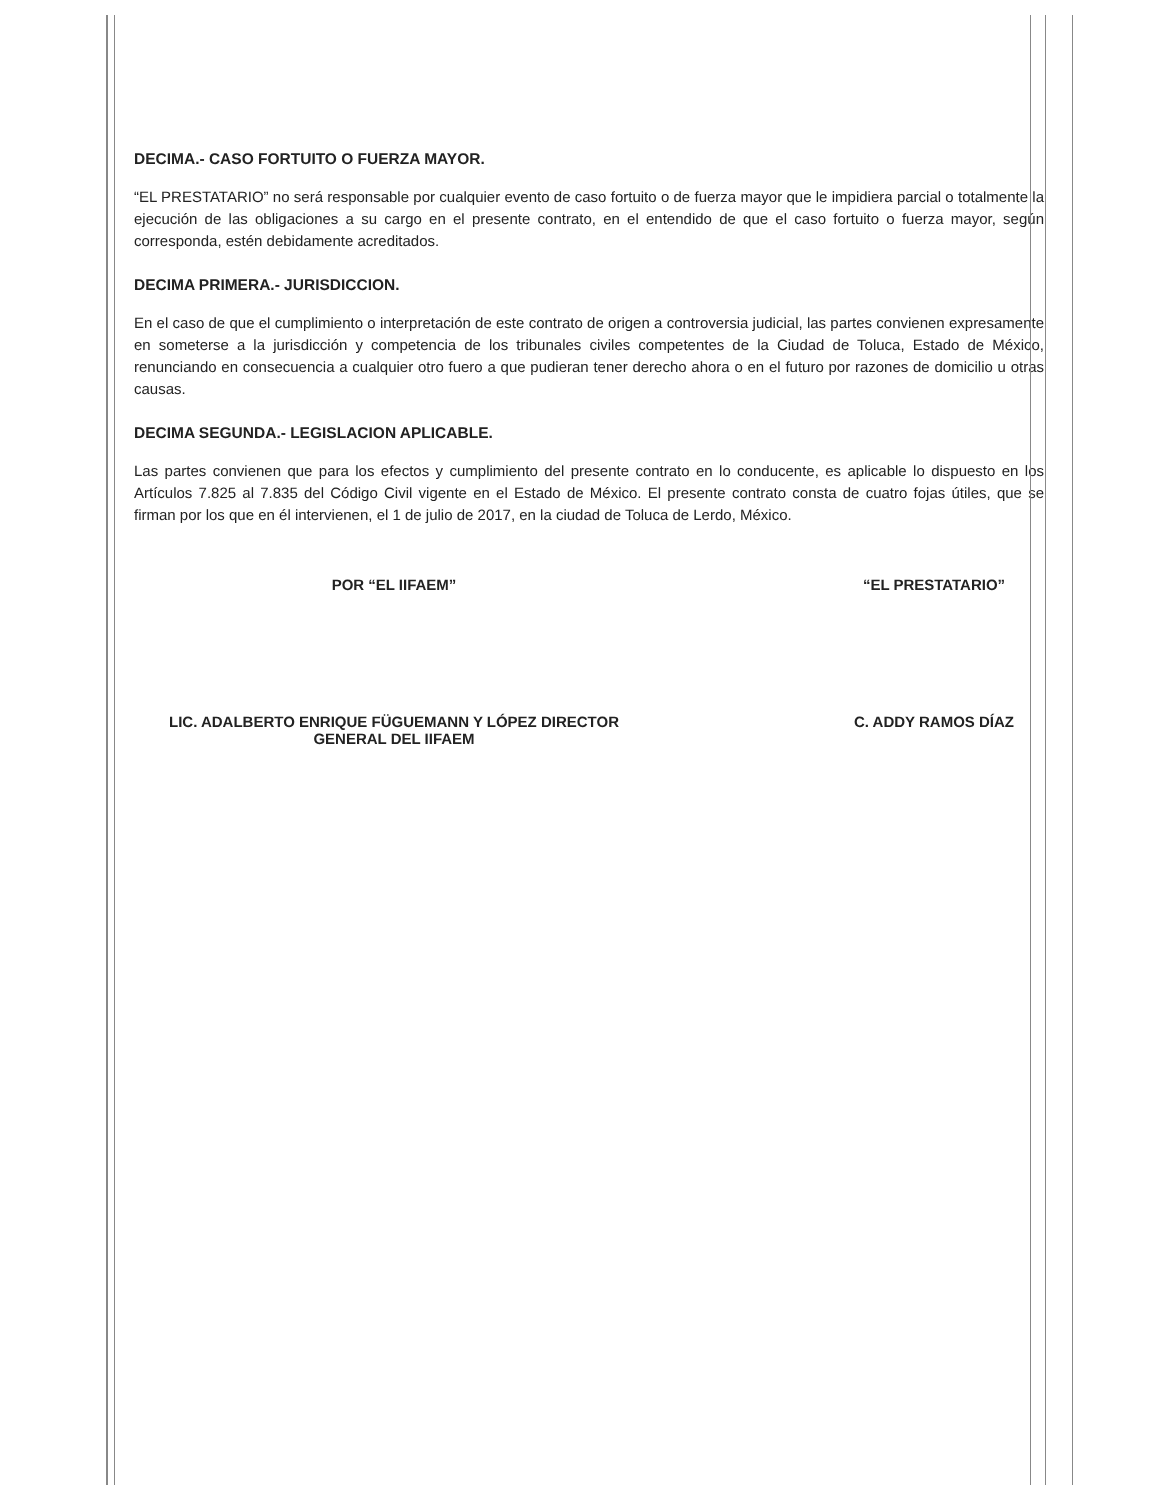DECIMA.- CASO FORTUITO O FUERZA MAYOR.
“EL PRESTATARIO” no será responsable por cualquier evento de caso fortuito o de fuerza mayor que le impidiera parcial o totalmente la ejecución de las obligaciones a su cargo en el presente contrato, en el entendido de que el caso fortuito o fuerza mayor, según corresponda, estén debidamente acreditados.
DECIMA PRIMERA.- JURISDICCION.
En el caso de que el cumplimiento o interpretación de este contrato de origen a controversia judicial, las partes convienen expresamente en someterse a la jurisdicción y competencia de los tribunales civiles competentes de la Ciudad de Toluca, Estado de México, renunciando en consecuencia a cualquier otro fuero a que pudieran tener derecho ahora o en el futuro por razones de domicilio u otras causas.
DECIMA SEGUNDA.- LEGISLACION APLICABLE.
Las partes convienen que para los efectos y cumplimiento del presente contrato en lo conducente, es aplicable lo dispuesto en los Artículos 7.825 al 7.835 del Código Civil vigente en el Estado de México. El presente contrato consta de cuatro fojas útiles, que se firman por los que en él intervienen, el 1 de julio de 2017, en la ciudad de Toluca de Lerdo, México.
POR “EL IIFAEM”
LIC. ADALBERTO ENRIQUE FÜGUEMANN Y LÓPEZ DIRECTOR
GENERAL DEL IIFAEM
“EL PRESTATARIO”
C. ADDY RAMOS DÍAZ